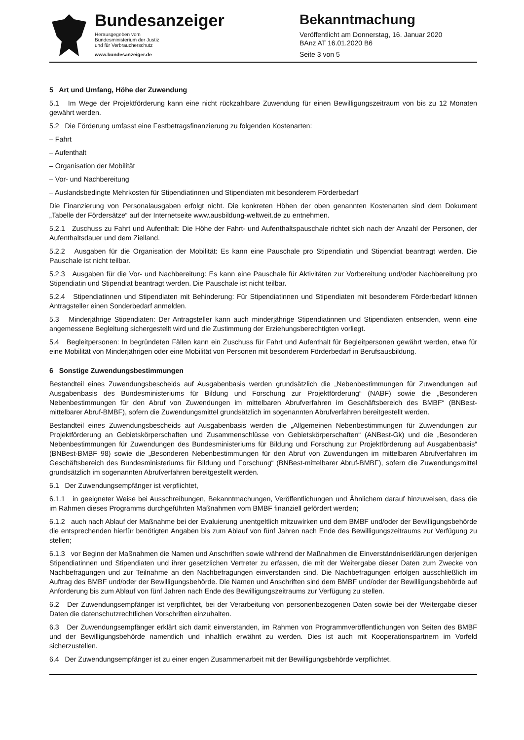Bundesanzeiger
Herausgegeben vom
Bundesministerium der Justiz
und für Verbraucherschutz
www.bundesanzeiger.de
Bekanntmachung
Veröffentlicht am Donnerstag, 16. Januar 2020
BAnz AT 16.01.2020 B6
Seite 3 von 5
5 Art und Umfang, Höhe der Zuwendung
5.1 Im Wege der Projektförderung kann eine nicht rückzahlbare Zuwendung für einen Bewilligungszeitraum von bis zu 12 Monaten gewährt werden.
5.2 Die Förderung umfasst eine Festbetragsfinanzierung zu folgenden Kostenarten:
– Fahrt
– Aufenthalt
– Organisation der Mobilität
– Vor- und Nachbereitung
– Auslandsbedingte Mehrkosten für Stipendiatinnen und Stipendiaten mit besonderem Förderbedarf
Die Finanzierung von Personalausgaben erfolgt nicht. Die konkreten Höhen der oben genannten Kostenarten sind dem Dokument „Tabelle der Fördersätze“ auf der Internetseite www.ausbildung-weltweit.de zu entnehmen.
5.2.1 Zuschuss zu Fahrt und Aufenthalt: Die Höhe der Fahrt- und Aufenthaltspauschale richtet sich nach der Anzahl der Personen, der Aufenthaltsdauer und dem Zielland.
5.2.2 Ausgaben für die Organisation der Mobilität: Es kann eine Pauschale pro Stipendiatin und Stipendiat beantragt werden. Die Pauschale ist nicht teilbar.
5.2.3 Ausgaben für die Vor- und Nachbereitung: Es kann eine Pauschale für Aktivitäten zur Vorbereitung und/oder Nachbereitung pro Stipendiatin und Stipendiat beantragt werden. Die Pauschale ist nicht teilbar.
5.2.4 Stipendiatinnen und Stipendiaten mit Behinderung: Für Stipendiatinnen und Stipendiaten mit besonderem Förderbedarf können Antragsteller einen Sonderbedarf anmelden.
5.3 Minderjährige Stipendiaten: Der Antragsteller kann auch minderjährige Stipendiatinnen und Stipendiaten entsenden, wenn eine angemessene Begleitung sichergestellt wird und die Zustimmung der Erziehungsberechtigten vorliegt.
5.4 Begleitpersonen: In begründeten Fällen kann ein Zuschuss für Fahrt und Aufenthalt für Begleitpersonen gewährt werden, etwa für eine Mobilität von Minderjährigen oder eine Mobilität von Personen mit besonderem Förderbedarf in Berufsausbildung.
6 Sonstige Zuwendungsbestimmungen
Bestandteil eines Zuwendungsbescheids auf Ausgabenbasis werden grundsätzlich die „Nebenbestimmungen für Zuwendungen auf Ausgabenbasis des Bundesministeriums für Bildung und Forschung zur Projektförderung“ (NABF) sowie die „Besonderen Nebenbestimmungen für den Abruf von Zuwendungen im mittelbaren Abrufverfahren im Geschäftsbereich des BMBF“ (BNBest-mittelbarer Abruf-BMBF), sofern die Zuwendungsmittel grundsätzlich im sogenannten Abrufverfahren bereitgestellt werden.
Bestandteil eines Zuwendungsbescheids auf Ausgabenbasis werden die „Allgemeinen Nebenbestimmungen für Zuwendungen zur Projektförderung an Gebietskörperschaften und Zusammenschlüsse von Gebietskörperschaften“ (ANBest-Gk) und die „Besonderen Nebenbestimmungen für Zuwendungen des Bundesministeriums für Bildung und Forschung zur Projektförderung auf Ausgabenbasis“ (BNBest-BMBF 98) sowie die „Besonderen Nebenbestimmungen für den Abruf von Zuwendungen im mittelbaren Abrufverfahren im Geschäftsbereich des Bundesministeriums für Bildung und Forschung“ (BNBest-mittelbarer Abruf-BMBF), sofern die Zuwendungsmittel grundsätzlich im sogenannten Abrufverfahren bereitgestellt werden.
6.1 Der Zuwendungsempfänger ist verpflichtet,
6.1.1 in geeigneter Weise bei Ausschreibungen, Bekanntmachungen, Veröffentlichungen und Ähnlichem darauf hinzuweisen, dass die im Rahmen dieses Programms durchgeführten Maßnahmen vom BMBF finanziell gefördert werden;
6.1.2 auch nach Ablauf der Maßnahme bei der Evaluierung unentgeltlich mitzuwirken und dem BMBF und/oder der Bewilligungsbehörde die entsprechenden hierfür benötigten Angaben bis zum Ablauf von fünf Jahren nach Ende des Bewilligungszeitraums zur Verfügung zu stellen;
6.1.3 vor Beginn der Maßnahmen die Namen und Anschriften sowie während der Maßnahmen die Einverständniserklärungen derjenigen Stipendiatinnen und Stipendiaten und ihrer gesetzlichen Vertreter zu erfassen, die mit der Weitergabe dieser Daten zum Zwecke von Nachbefragungen und zur Teilnahme an den Nachbefragungen einverstanden sind. Die Nachbefragungen erfolgen ausschließlich im Auftrag des BMBF und/oder der Bewilligungsbehörde. Die Namen und Anschriften sind dem BMBF und/oder der Bewilligungsbehörde auf Anforderung bis zum Ablauf von fünf Jahren nach Ende des Bewilligungszeitraums zur Verfügung zu stellen.
6.2 Der Zuwendungsempfänger ist verpflichtet, bei der Verarbeitung von personenbezogenen Daten sowie bei der Weitergabe dieser Daten die datenschutzrechtlichen Vorschriften einzuhalten.
6.3 Der Zuwendungsempfänger erklärt sich damit einverstanden, im Rahmen von Programmveröffentlichungen von Seiten des BMBF und der Bewilligungsbehörde namentlich und inhaltlich erwähnt zu werden. Dies ist auch mit Kooperationspartnern im Vorfeld sicherzustellen.
6.4 Der Zuwendungsempfänger ist zu einer engen Zusammenarbeit mit der Bewilligungsbehörde verpflichtet.